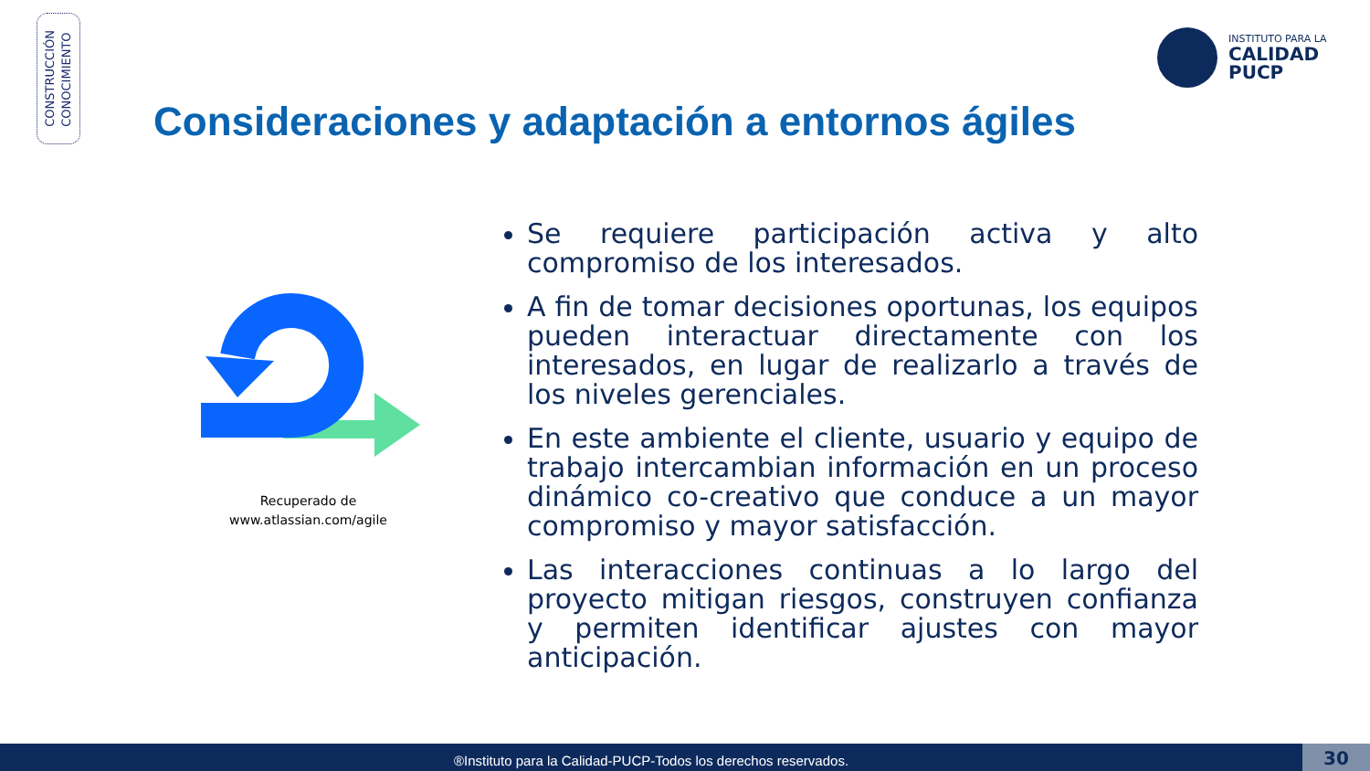CONSTRUCCIÓN
CONOCIMIENTO
INSTITUTO PARA LA
CALIDAD
PUCP
Consideraciones y adaptación a entornos ágiles
Recuperado de www.atlassian.com/agile
Se requiere participación activa y alto compromiso de los interesados.
A fin de tomar decisiones oportunas, los equipos pueden interactuar directamente con los interesados, en lugar de realizarlo a través de los niveles gerenciales.
En este ambiente el cliente, usuario y equipo de trabajo intercambian información en un proceso dinámico co-creativo que conduce a un mayor compromiso y mayor satisfacción.
Las interacciones continuas a lo largo del proyecto mitigan riesgos, construyen confianza y permiten identificar ajustes con mayor anticipación.
®Instituto para la Calidad-PUCP-Todos los derechos reservados. 30